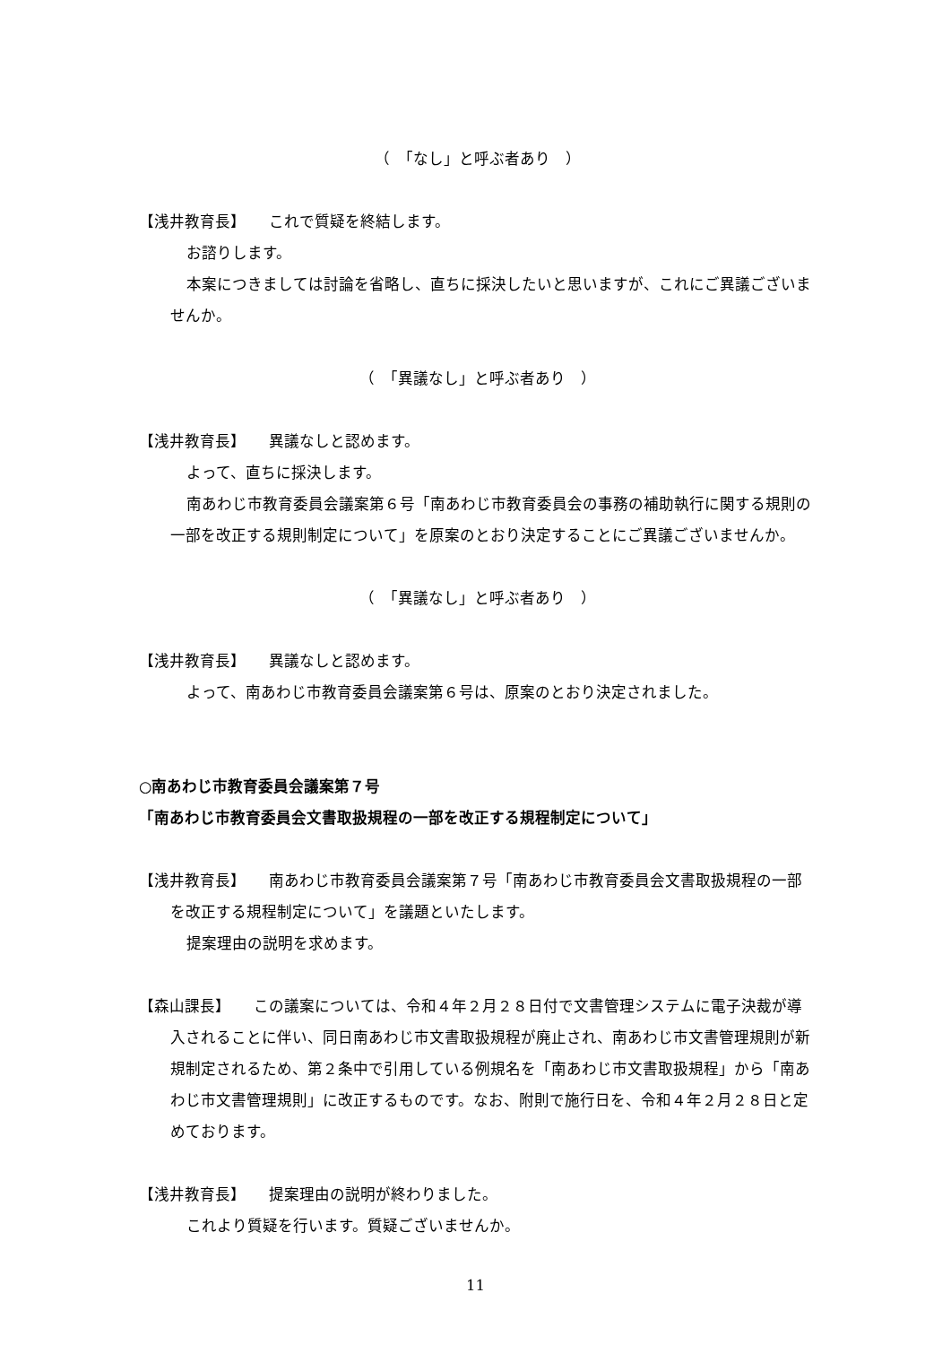（　「なし」と呼ぶ者あり　）
【浅井教育長】　　これで質疑を終結します。
お諮りします。
本案につきましては討論を省略し、直ちに採決したいと思いますが、これにご異議ございませんか。
（　「異議なし」と呼ぶ者あり　）
【浅井教育長】　　異議なしと認めます。
よって、直ちに採決します。
南あわじ市教育委員会議案第６号「南あわじ市教育委員会の事務の補助執行に関する規則の一部を改正する規則制定について」を原案のとおり決定することにご異議ございませんか。
（　「異議なし」と呼ぶ者あり　）
【浅井教育長】　　異議なしと認めます。
よって、南あわじ市教育委員会議案第６号は、原案のとおり決定されました。
○南あわじ市教育委員会議案第７号
「南あわじ市教育委員会文書取扱規程の一部を改正する規程制定について」
【浅井教育長】　　南あわじ市教育委員会議案第７号「南あわじ市教育委員会文書取扱規程の一部を改正する規程制定について」を議題といたします。
提案理由の説明を求めます。
【森山課長】　　この議案については、令和４年２月２８日付で文書管理システムに電子決裁が導入されることに伴い、同日南あわじ市文書取扱規程が廃止され、南あわじ市文書管理規則が新規制定されるため、第２条中で引用している例規名を「南あわじ市文書取扱規程」から「南あわじ市文書管理規則」に改正するものです。なお、附則で施行日を、令和４年２月２８日と定めております。
【浅井教育長】　　提案理由の説明が終わりました。
これより質疑を行います。質疑ございませんか。
11